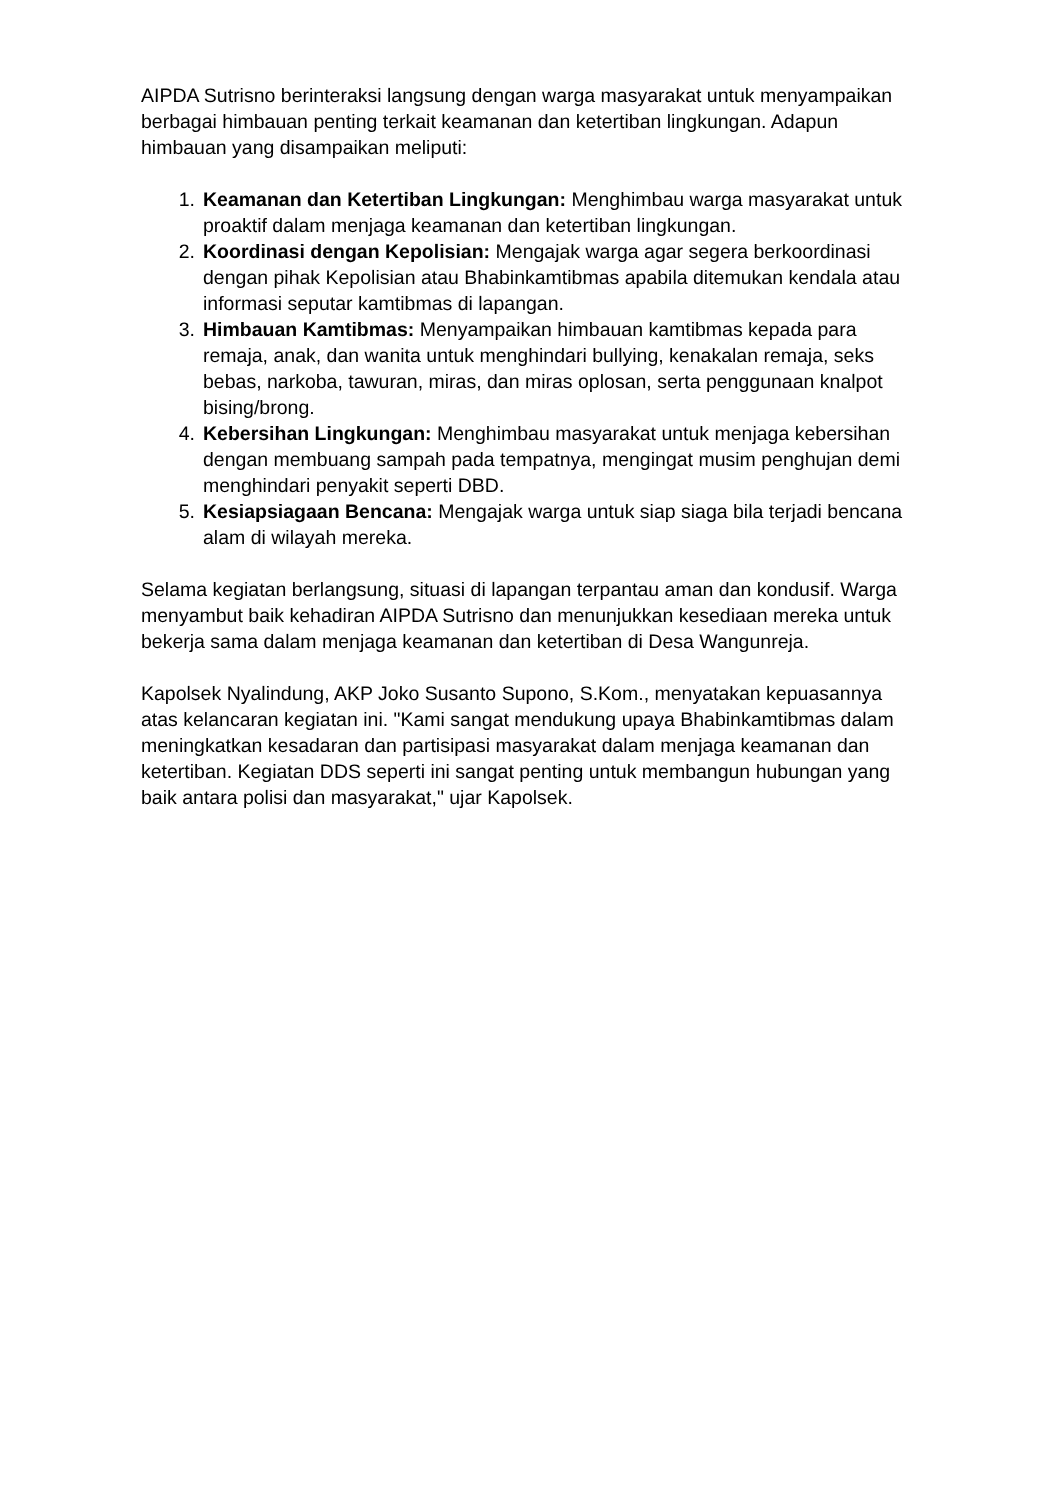AIPDA Sutrisno berinteraksi langsung dengan warga masyarakat untuk menyampaikan berbagai himbauan penting terkait keamanan dan ketertiban lingkungan. Adapun himbauan yang disampaikan meliputi:
1. Keamanan dan Ketertiban Lingkungan: Menghimbau warga masyarakat untuk proaktif dalam menjaga keamanan dan ketertiban lingkungan.
2. Koordinasi dengan Kepolisian: Mengajak warga agar segera berkoordinasi dengan pihak Kepolisian atau Bhabinkamtibmas apabila ditemukan kendala atau informasi seputar kamtibmas di lapangan.
3. Himbauan Kamtibmas: Menyampaikan himbauan kamtibmas kepada para remaja, anak, dan wanita untuk menghindari bullying, kenakalan remaja, seks bebas, narkoba, tawuran, miras, dan miras oplosan, serta penggunaan knalpot bising/brong.
4. Kebersihan Lingkungan: Menghimbau masyarakat untuk menjaga kebersihan dengan membuang sampah pada tempatnya, mengingat musim penghujan demi menghindari penyakit seperti DBD.
5. Kesiapsiagaan Bencana: Mengajak warga untuk siap siaga bila terjadi bencana alam di wilayah mereka.
Selama kegiatan berlangsung, situasi di lapangan terpantau aman dan kondusif. Warga menyambut baik kehadiran AIPDA Sutrisno dan menunjukkan kesediaan mereka untuk bekerja sama dalam menjaga keamanan dan ketertiban di Desa Wangunreja.
Kapolsek Nyalindung, AKP Joko Susanto Supono, S.Kom., menyatakan kepuasannya atas kelancaran kegiatan ini. "Kami sangat mendukung upaya Bhabinkamtibmas dalam meningkatkan kesadaran dan partisipasi masyarakat dalam menjaga keamanan dan ketertiban. Kegiatan DDS seperti ini sangat penting untuk membangun hubungan yang baik antara polisi dan masyarakat," ujar Kapolsek.